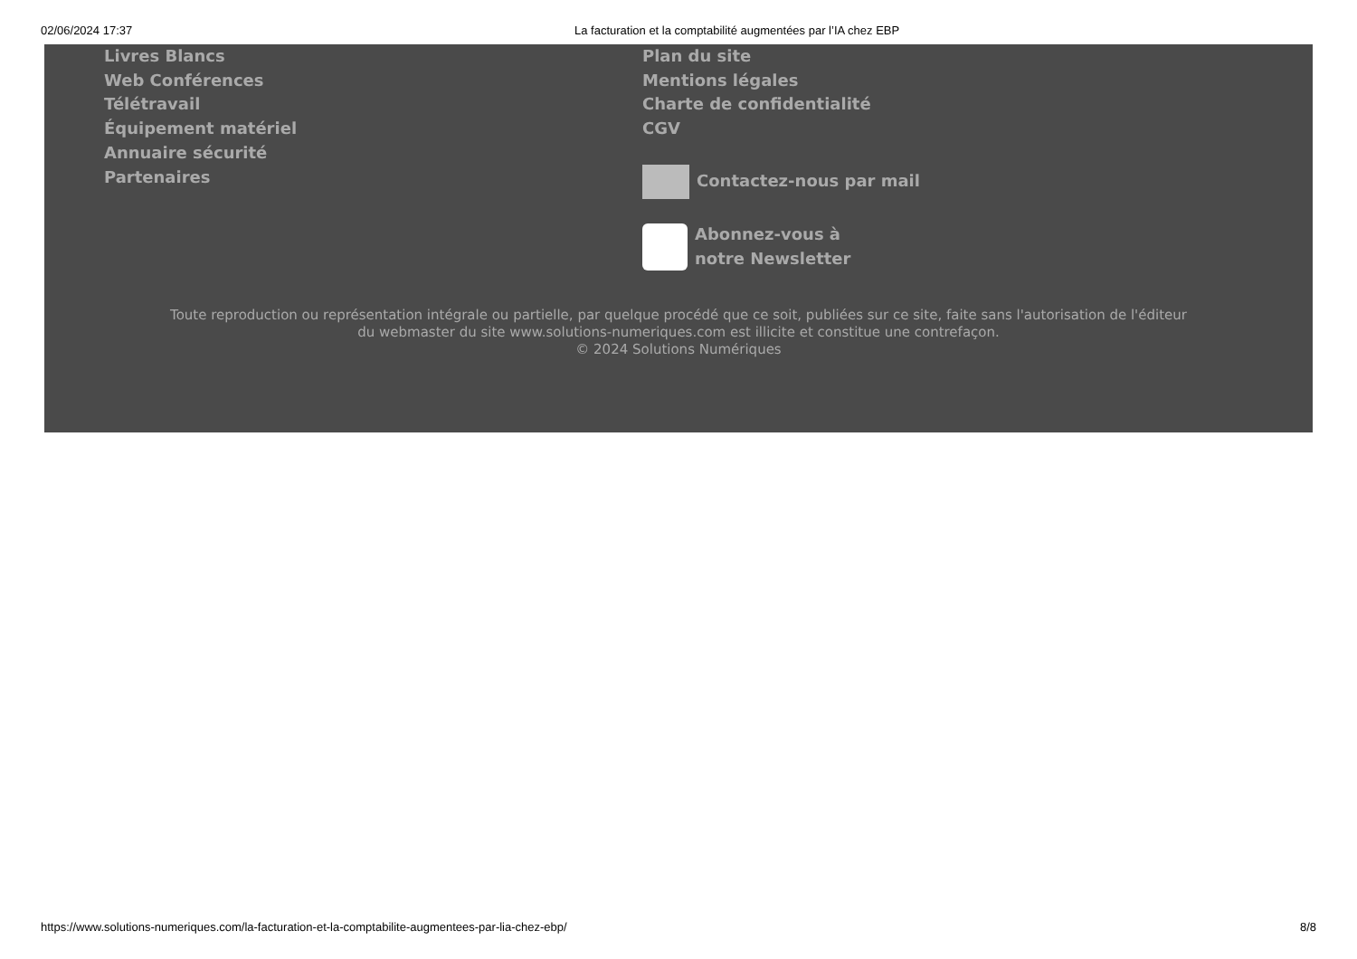02/06/2024 17:37 La facturation et la comptabilité augmentées par l’IA chez EBP
Livres Blancs
Web Conférences
Télétravail
Équipement matériel
Annuaire sécurité
Partenaires
Plan du site
Mentions légales
Charte de confidentialité
CGV
Contactez-nous par mail
Abonnez-vous à
notre Newsletter
Toute reproduction ou représentation intégrale ou partielle, par quelque procédé que ce soit, publiées sur ce site, faite sans l'autorisation de l'éditeur
du webmaster du site www.solutions-numeriques.com est illicite et constitue une contrefaçon.
© 2024 Solutions Numériques
https://www.solutions-numeriques.com/la-facturation-et-la-comptabilite-augmentees-par-lia-chez-ebp/ 8/8